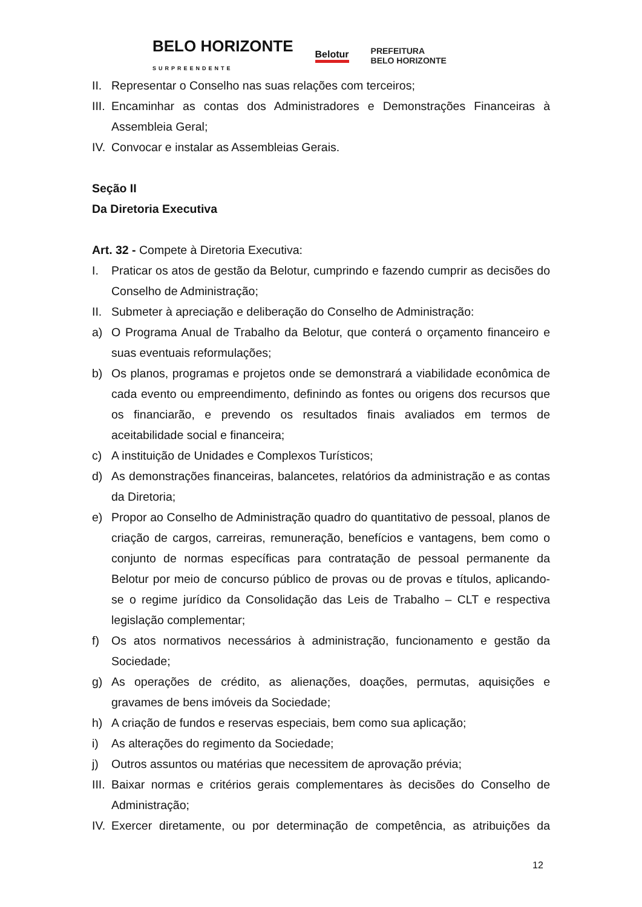BELO HORIZONTE
SURPREENDENTE Belotur PREFEITURA
BELO HORIZONTE
II. Representar o Conselho nas suas relações com terceiros;
III. Encaminhar as contas dos Administradores e Demonstrações Financeiras à Assembleia Geral;
IV. Convocar e instalar as Assembleias Gerais.
Seção II
Da Diretoria Executiva
Art. 32 - Compete à Diretoria Executiva:
I. Praticar os atos de gestão da Belotur, cumprindo e fazendo cumprir as decisões do Conselho de Administração;
II. Submeter à apreciação e deliberação do Conselho de Administração:
a) O Programa Anual de Trabalho da Belotur, que conterá o orçamento financeiro e suas eventuais reformulações;
b) Os planos, programas e projetos onde se demonstrará a viabilidade econômica de cada evento ou empreendimento, definindo as fontes ou origens dos recursos que os financiarão, e prevendo os resultados finais avaliados em termos de aceitabilidade social e financeira;
c) A instituição de Unidades e Complexos Turísticos;
d) As demonstrações financeiras, balancetes, relatórios da administração e as contas da Diretoria;
e) Propor ao Conselho de Administração quadro do quantitativo de pessoal, planos de criação de cargos, carreiras, remuneração, benefícios e vantagens, bem como o conjunto de normas específicas para contratação de pessoal permanente da Belotur por meio de concurso público de provas ou de provas e títulos, aplicando-se o regime jurídico da Consolidação das Leis de Trabalho – CLT e respectiva legislação complementar;
f) Os atos normativos necessários à administração, funcionamento e gestão da Sociedade;
g) As operações de crédito, as alienações, doações, permutas, aquisições e gravames de bens imóveis da Sociedade;
h) A criação de fundos e reservas especiais, bem como sua aplicação;
i) As alterações do regimento da Sociedade;
j) Outros assuntos ou matérias que necessitem de aprovação prévia;
III. Baixar normas e critérios gerais complementares às decisões do Conselho de Administração;
IV. Exercer diretamente, ou por determinação de competência, as atribuições da
12